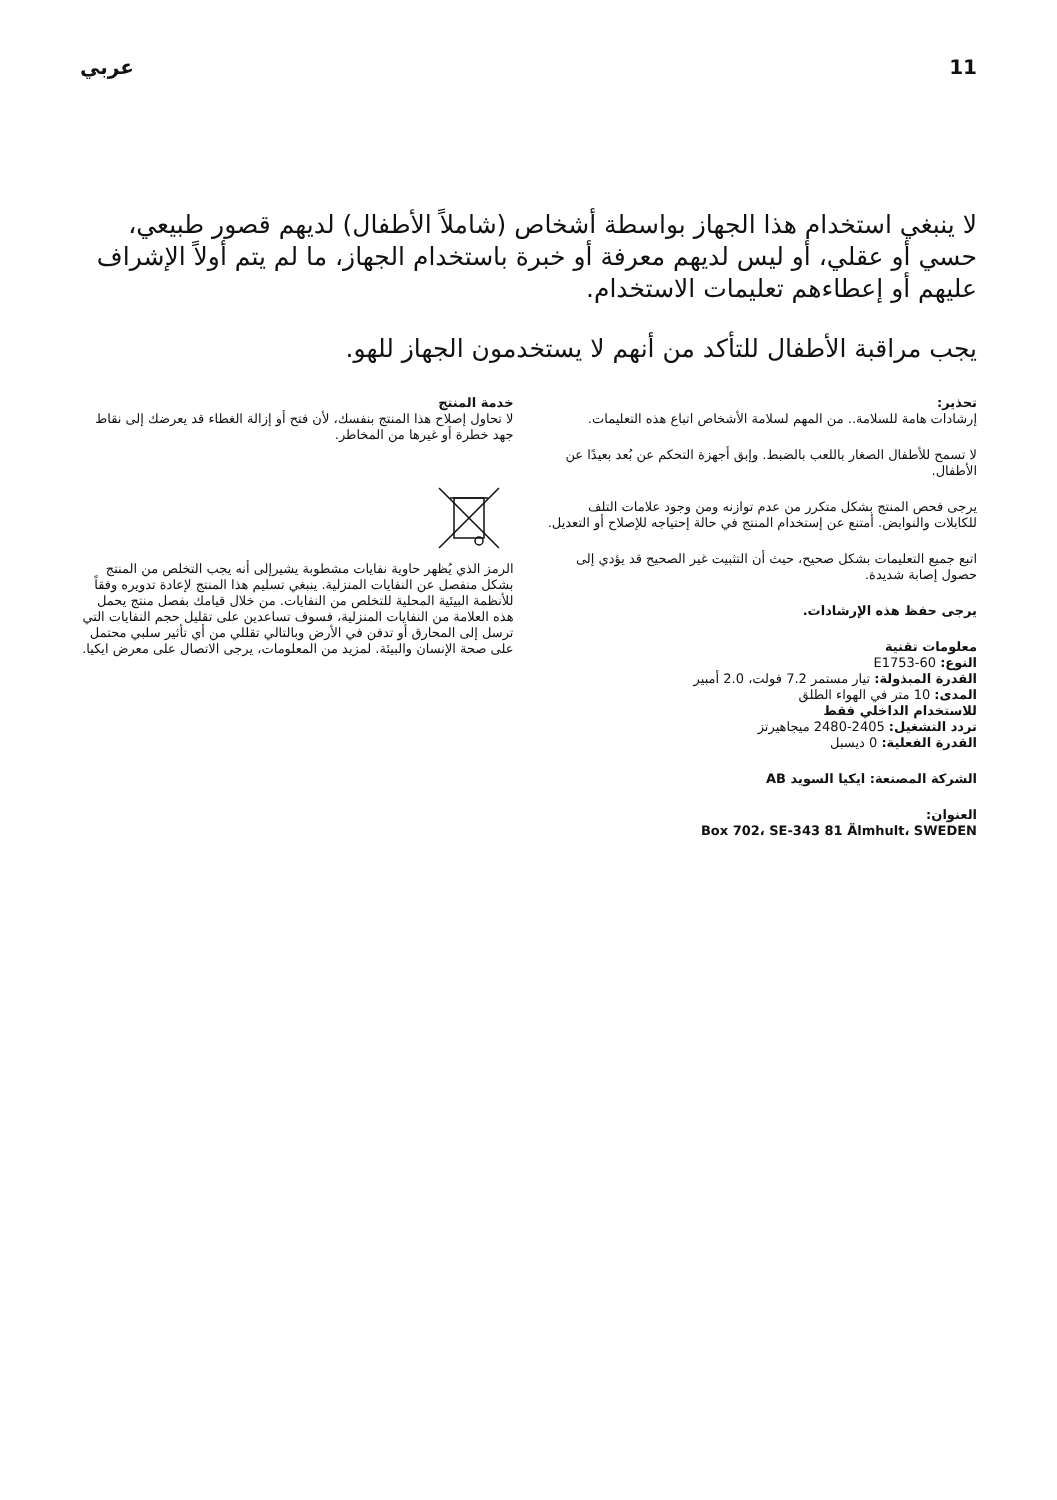11 عربي
لا ينبغي استخدام هذا الجهاز بواسطة أشخاص (شاملاً الأطفال) لديهم قصور طبيعي، حسي أو عقلي، أو ليس لديهم معرفة أو خبرة باستخدام الجهاز، ما لم يتم أولاً الإشراف عليهم أو إعطاءهم تعليمات الاستخدام.
يجب مراقبة الأطفال للتأكد من أنهم لا يستخدمون الجهاز للهو.
تحذير:
إرشادات هامة للسلامة.. من المهم لسلامة الأشخاص اتباع هذه التعليمات.
لا تسمح للأطفال الصغار باللعب بالضبط. وإبق أجهزة التحكم عن بُعد بعيدًا عن الأطفال.
يرجى فحص المنتج بشكل متكرر من عدم توازنه ومن وجود علامات التلف للكابلات والنوابض. أمتنع عن إستخدام المنتج في حالة إحتياجه للإصلاح أو التعديل.
اتبع جميع التعليمات بشكل صحيح، حيث أن التثبيت غير الصحيح قد يؤدي إلى حصول إصابة شديدة.
يرجى حفظ هذه الإرشادات.
معلومات تقنية
النوع: E1753-60
القدرة المبذولة: تيار مستمر 7.2 فولت، 2.0 أمبير
المدى: 10 متر في الهواء الطلق
للاستخدام الداخلي فقط
تردد التشغيل: 2405-2480 ميجاهيرتز
القدرة الفعلية: 0 ديسبل
الشركة المصنعة: ايكيا السويد AB
العنوان:
Box 702، SE-343 81 Älmhult، SWEDEN
خدمة المنتج
لا تحاول إصلاح هذا المنتج بنفسك، لأن فتح أو إزالة الغطاء قد يعرضك إلى نقاط جهد خطرة أو غيرها من المخاطر.
الرمز الذي يُظهر حاوية نفايات مشطوبة يشيرإلى أنه يجب التخلص من المنتج بشكل منفصل عن النفايات المنزلية. ينبغي تسليم هذا المنتج لإعادة تدويره وفقاً للأنظمة البيئية المحلية للتخلص من النفايات. من خلال قيامك بفصل منتج يحمل هذه العلامة من النفايات المنزلية، فسوف تساعدين على تقليل حجم النفايات التي ترسل إلى المحارق أو تدفن في الأرض وبالتالي تقللي من أي تأثير سلبي محتمل على صحة الإنسان والبيئة. لمزيد من المعلومات، يرجى الاتصال على معرض ايكيا.